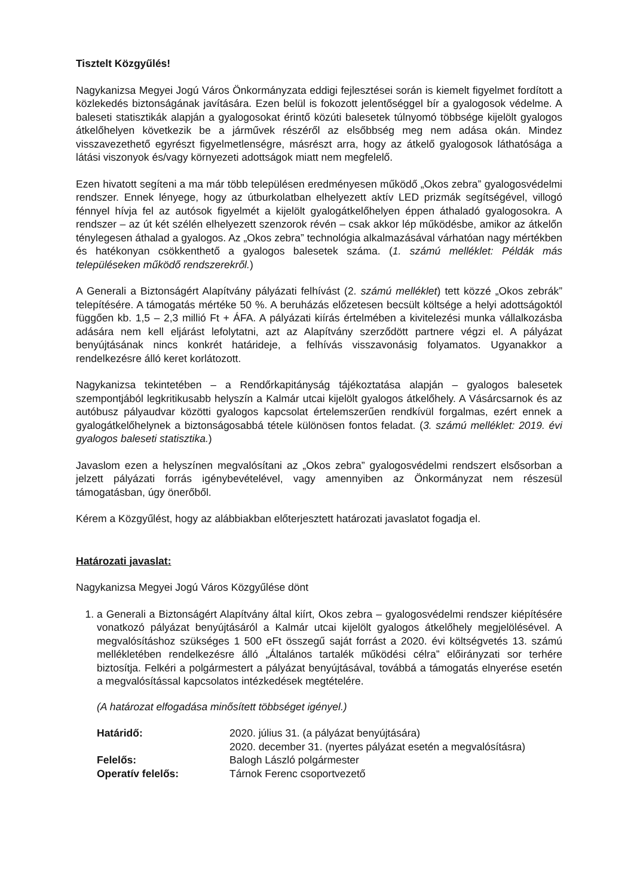Tisztelt Közgyűlés!
Nagykanizsa Megyei Jogú Város Önkormányzata eddigi fejlesztései során is kiemelt figyelmet fordított a közlekedés biztonságának javítására. Ezen belül is fokozott jelentőséggel bír a gyalogosok védelme. A baleseti statisztikák alapján a gyalogosokat érintő közúti balesetek túlnyomó többsége kijelölt gyalogos átkelőhelyen következik be a járművek részéről az elsőbbség meg nem adása okán. Mindez visszavezethető egyrészt figyelmetlenségre, másrészt arra, hogy az átkelő gyalogosok láthatósága a látási viszonyok és/vagy környezeti adottságok miatt nem megfelelő.
Ezen hivatott segíteni a ma már több településen eredményesen működő „Okos zebra” gyalogosvédelmi rendszer. Ennek lényege, hogy az útburkolatban elhelyezett aktív LED prizmák segítségével, villogó fénnyel hívja fel az autósok figyelmét a kijelölt gyalogátkelőhelyen éppen áthaladó gyalogosokra. A rendszer – az út két szélén elhelyezett szenzorok révén – csak akkor lép működésbe, amikor az átkelőn ténylegesen áthalad a gyalogos. Az „Okos zebra” technológia alkalmazásával várhatóan nagy mértékben és hatékonyan csökkenthető a gyalogos balesetek száma. (1. számú melléklet: Példák más településeken működő rendszerekről.)
A Generali a Biztonságért Alapítvány pályázati felhívást (2. számú melléklet) tett közzé „Okos zebrák” telepítésére. A támogatás mértéke 50 %. A beruházás előzetesen becsült költsége a helyi adottságoktól függően kb. 1,5 – 2,3 millió Ft + ÁFA. A pályázati kiírás értelmében a kivitelezési munka vállalkozásba adására nem kell eljárást lefolytatni, azt az Alapítvány szerződött partnere végzi el. A pályázat benyújtásának nincs konkrét határideje, a felhívás visszavonásig folyamatos. Ugyanakkor a rendelkezésre álló keret korlátozott.
Nagykanizsa tekintetében – a Rendőrkapitányság tájékoztatása alapján – gyalogos balesetek szempontjából legkritikusabb helyszín a Kalmár utcai kijelölt gyalogos átkelőhely. A Vásárcsarnok és az autóbusz pályaudvar közötti gyalogos kapcsolat értelemszerűen rendkívül forgalmas, ezért ennek a gyalogátkelőhelynek a biztonságosabbá tétele különösen fontos feladat. (3. számú melléklet: 2019. évi gyalogos baleseti statisztika.)
Javaslom ezen a helyszínen megvalósítani az „Okos zebra” gyalogosvédelmi rendszert elsősorban a jelzett pályázati forrás igénybevételével, vagy amennyiben az Önkormányzat nem részesül támogatásban, úgy önerőből.
Kérem a Közgyűlést, hogy az alábbiakban előterjesztett határozati javaslatot fogadja el.
Határozati javaslat:
Nagykanizsa Megyei Jogú Város Közgyűlése dönt
1. a Generali a Biztonságért Alapítvány által kiírt, Okos zebra – gyalogosvédelmi rendszer kiépítésére vonatkozó pályázat benyújtásáról a Kalmár utcai kijelölt gyalogos átkelőhely megjelölésével. A megvalósításhoz szükséges 1 500 eFt összegű saját forrást a 2020. évi költségvetés 13. számú mellékletében rendelkezésre álló „Általános tartalék működési célra” előirányzati sor terhére biztosítja. Felkéri a polgármestert a pályázat benyújtásával, továbbá a támogatás elnyerése esetén a megvalósítással kapcsolatos intézkedések megtételére.
(A határozat elfogadása minősített többséget igényel.)
| Határidő: | 2020. július 31. (a pályázat benyújtására) 2020. december 31. (nyertes pályázat esetén a megvalósításra) |
| Felelős: | Balogh László polgármester |
| Operatív felelős: | Tárnok Ferenc csoportvezető |